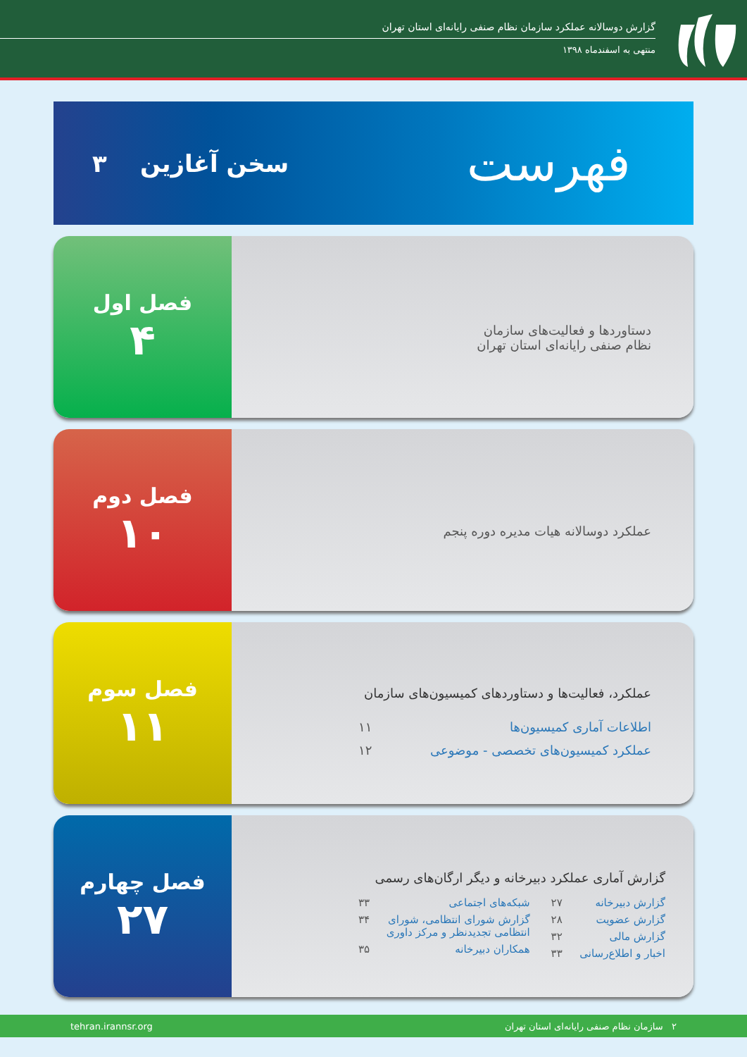گزارش دوسالانه عملکرد سازمان نظام صنفی رایانه‌ای استان تهران
منتهی به اسفندماه ۱۳۹۸
فهرست
سخن آغازین ۳
فصل اول
۴
دستاوردها و فعالیت‌های سازمان
نظام صنفی رایانه‌ای استان تهران
فصل دوم
۱۰
عملکرد دوسالانه هیات مدیره دوره پنجم
فصل سوم
۱۱
عملکرد، فعالیت‌ها و دستاوردهای کمیسیون‌های سازمان
اطلاعات آماری کمیسیون‌ها ۱۱
عملکرد کمیسیون‌های تخصصی - موضوعی ۱۲
فصل چهارم
۲۷
گزارش آماری عملکرد دبیرخانه و دیگر ارگان‌های رسمی
گزارش دبیرخانه ۲۷
گزارش عضویت ۲۸
گزارش مالی ۳۲
اخبار و اطلاع‌رسانی ۳۳
شبکه‌های اجتماعی ۳۳
گزارش شورای انتظامی، شورای انتظامی تجدیدنظر و مرکز داوری ۳۴
همکاران دبیرخانه ۳۵
۲ سازمان نظام صنفی رایانه‌ای استان تهران tehran.irannsr.org